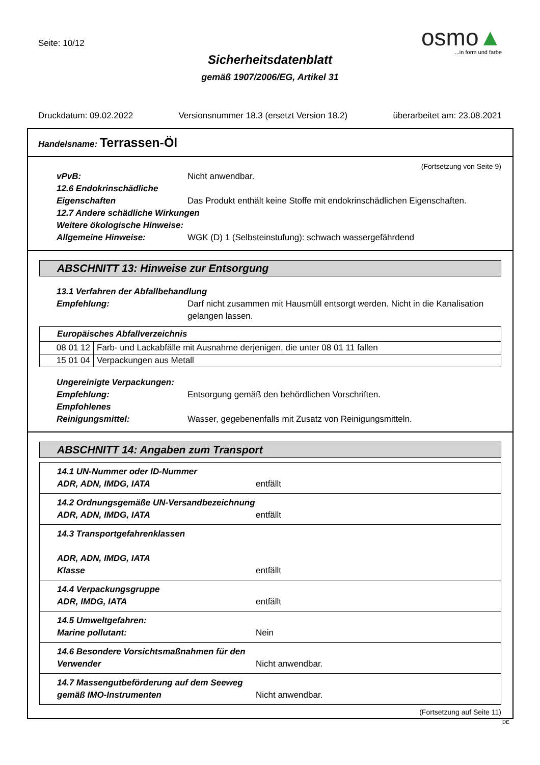Seite: 10/12
Sicherheitsdatenblatt
gemäß 1907/2006/EG, Artikel 31
osmo▲
...in form und farbe
Druckdatum: 09.02.2022 Versionsnummer 18.3 (ersetzt Version 18.2) überarbeitet am: 23.08.2021
Handelsname: Terrassen-Öl
(Fortsetzung von Seite 9)
vPvB: Nicht anwendbar.
12.6 Endokrinschädliche
Eigenschaften Das Produkt enthält keine Stoffe mit endokrinschädlichen Eigenschaften.
12.7 Andere schädliche Wirkungen
Weitere ökologische Hinweise:
Allgemeine Hinweise: WGK (D) 1 (Selbsteinstufung): schwach wassergefährdend
ABSCHNITT 13: Hinweise zur Entsorgung
13.1 Verfahren der Abfallbehandlung
Empfehlung: Darf nicht zusammen mit Hausmüll entsorgt werden. Nicht in die Kanalisation gelangen lassen.
| Europäisches Abfallverzeichnis | |
| 08 01 12 | Farb- und Lackabfälle mit Ausnahme derjenigen, die unter 08 01 11 fallen |
| 15 01 04 | Verpackungen aus Metall |
Ungereinigte Verpackungen:
Empfehlung: Entsorgung gemäß den behördlichen Vorschriften.
Empfohlenes
Reinigungsmittel: Wasser, gegebenenfalls mit Zusatz von Reinigungsmitteln.
ABSCHNITT 14: Angaben zum Transport
| 14.1 UN-Nummer oder ID-Nummer ADR, ADN, IMDG, IATA entfällt |
| 14.2 Ordnungsgemäße UN-Versandbezeichnung ADR, ADN, IMDG, IATA entfällt |
| 14.3 Transportgefahrenklassen ADR, ADN, IMDG, IATA Klasse entfällt |
| 14.4 Verpackungsgruppe ADR, IMDG, IATA entfällt |
| 14.5 Umweltgefahren: Marine pollutant: Nein |
| 14.6 Besondere Vorsichtsmaßnahmen für den Verwender Nicht anwendbar. |
| 14.7 Massengutbeförderung auf dem Seeweg gemäß IMO-Instrumenten Nicht anwendbar. |
(Fortsetzung auf Seite 11)
DE